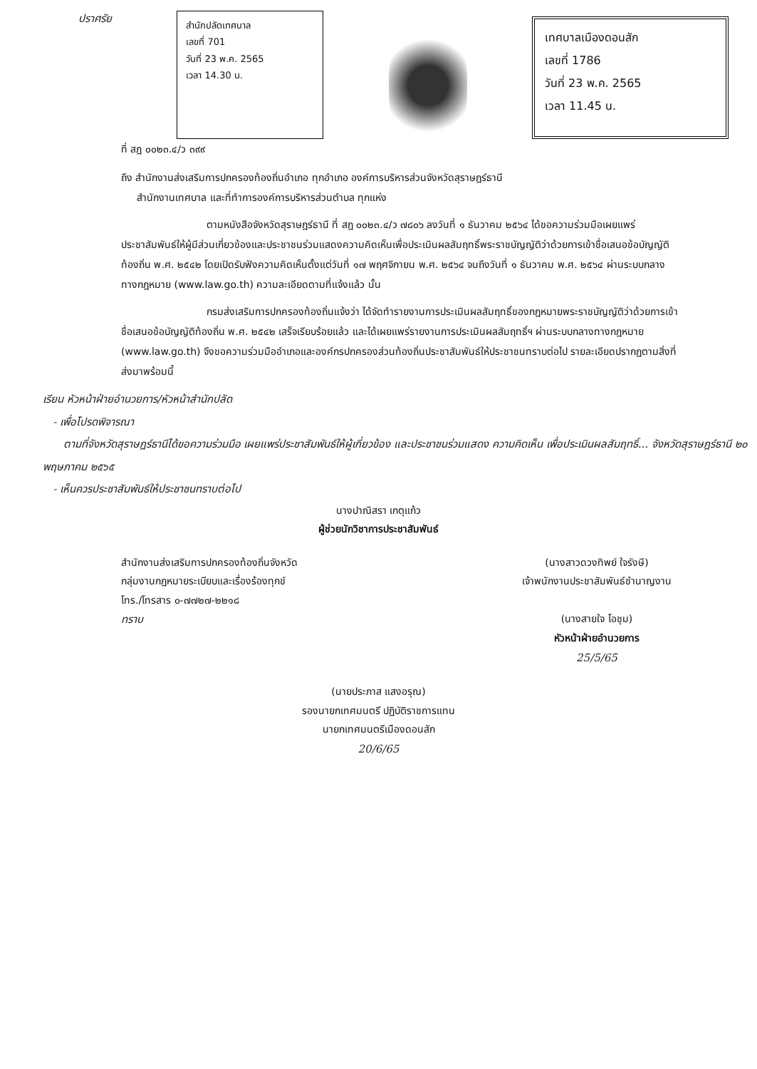ปราศรัย
สำนักปลัดเทศบาล
เลขที่ 701
วันที่ 23 พ.ค. 2565
เวลา 14.30 น.
เทศบาลเมืองดอนสัก
เลขที่ 1786
วันที่ 23 พ.ค. 2565
เวลา 11.45 น.
ที่ สฎ ๐๐๒๓.๔/ว ๓๙๙
ถึง สำนักงานส่งเสริมการปกครองท้องถิ่นอำเภอ ทุกอำเภอ องค์การบริหารส่วนจังหวัดสุราษฎร์ธานี
สำนักงานเทศบาล และที่ทำการองค์การบริหารส่วนตำบล ทุกแห่ง
ตามหนังสือจังหวัดสุราษฎร์ธานี ที่ สฎ ๐๐๒๓.๔/ว ๗๘๐๖ ลงวันที่ ๑ ธันวาคม ๒๕๖๔ ได้ขอความร่วมมือเผยแพร่ประชาสัมพันธ์ให้ผู้มีส่วนเกี่ยวข้องและประชาชนร่วมแสดงความคิดเห็นเพื่อประเมินผลสัมฤทธิ์พระราชบัญญัติว่าด้วยการเข้าชื่อเสนอข้อบัญญัติท้องถิ่น พ.ศ. ๒๕๔๒ โดยเปิดรับฟังความคิดเห็นตั้งแต่วันที่ ๑๗ พฤศจิกายน พ.ศ. ๒๕๖๔ จนถึงวันที่ ๑ ธันวาคม พ.ศ. ๒๕๖๔ ผ่านระบบกลางทางกฎหมาย (www.law.go.th) ความละเอียดตามที่แจ้งแล้ว นั้น
กรมส่งเสริมการปกครองท้องถิ่นแจ้งว่า ได้จัดทำรายงานการประเมินผลสัมฤทธิ์ของกฎหมายพระราชบัญญัติว่าด้วยการเข้าชื่อเสนอข้อบัญญัติท้องถิ่น พ.ศ. ๒๕๔๒ เสร็จเรียบร้อยแล้ว และได้เผยแพร่รายงานการประเมินผลสัมฤทธิ์ฯ ผ่านระบบกลางทางกฎหมาย (www.law.go.th) จึงขอความร่วมมืออำเภอและองค์กรปกครองส่วนท้องถิ่นประชาสัมพันธ์ให้ประชาชนทราบต่อไป รายละเอียดปรากฏตามสิ่งที่ส่งมาพร้อมนี้
เรียน หัวหน้าฝ่ายอำนวยการ/หัวหน้าสำนักปลัด
- เพื่อโปรดพิจารณา
ตามที่จังหวัดสุราษฎร์ธานีได้ขอความร่วมมือ เผยแพร่ประชาสัมพันธ์ให้ผู้เกี่ยวข้อง และประชาชนร่วมแสดง ความคิดเห็น เพื่อประเมินผลสัมฤทธิ์... จังหวัดสุราษฎร์ธานี ๒๐ พฤษภาคม ๒๕๖๕
- เห็นควรประชาสัมพันธ์ให้ประชาชนทราบต่อไป
นางปาณิสรา เกตุแก้ว
ผู้ช่วยนักวิชาการประชาสัมพันธ์
สำนักงานส่งเสริมการปกครองท้องถิ่นจังหวัด
กลุ่มงานกฎหมายระเบียบและเรื่องร้องทุกข์
โทร./โทรสาร ๐-๗๗๒๗-๒๒๑๘
ทราบ
(นางสาวดวงทิพย์ ใจรังษี)
เจ้าพนักงานประชาสัมพันธ์ชำนาญงาน
(นางสายใจ โอชุม)
หัวหน้าฝ่ายอำนวยการ
25/5/65
(นายประภาส แสงอรุณ)
รองนายกเทศมนตรี ปฏิบัติราชการแทน
นายกเทศมนตรีเมืองดอนสัก
20/6/65